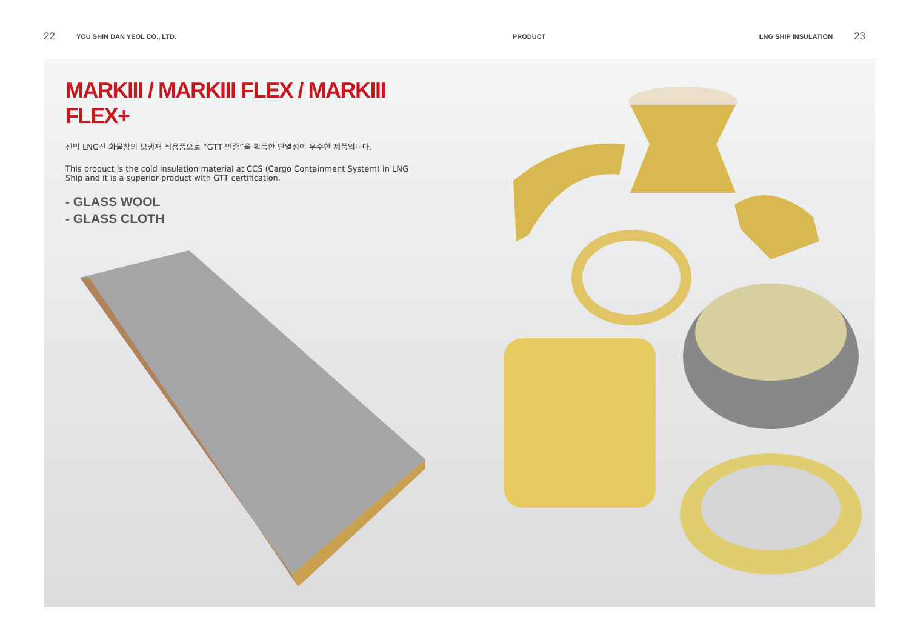22 YOU SHIN DAN YEOL CO., LTD. PRODUCT LNG SHIP INSULATION 23
MARKIII / MARKIII FLEX / MARKIII FLEX+
선박 LNG선 화물창의 보냉재 적용품으로 “GTT 인증”을 획득한 단열성이 우수한 제품입니다.
This product is the cold insulation material at CCS (Cargo Containment System) in LNG Ship and it is a superior product with GTT certification.
- GLASS WOOL
- GLASS CLOTH